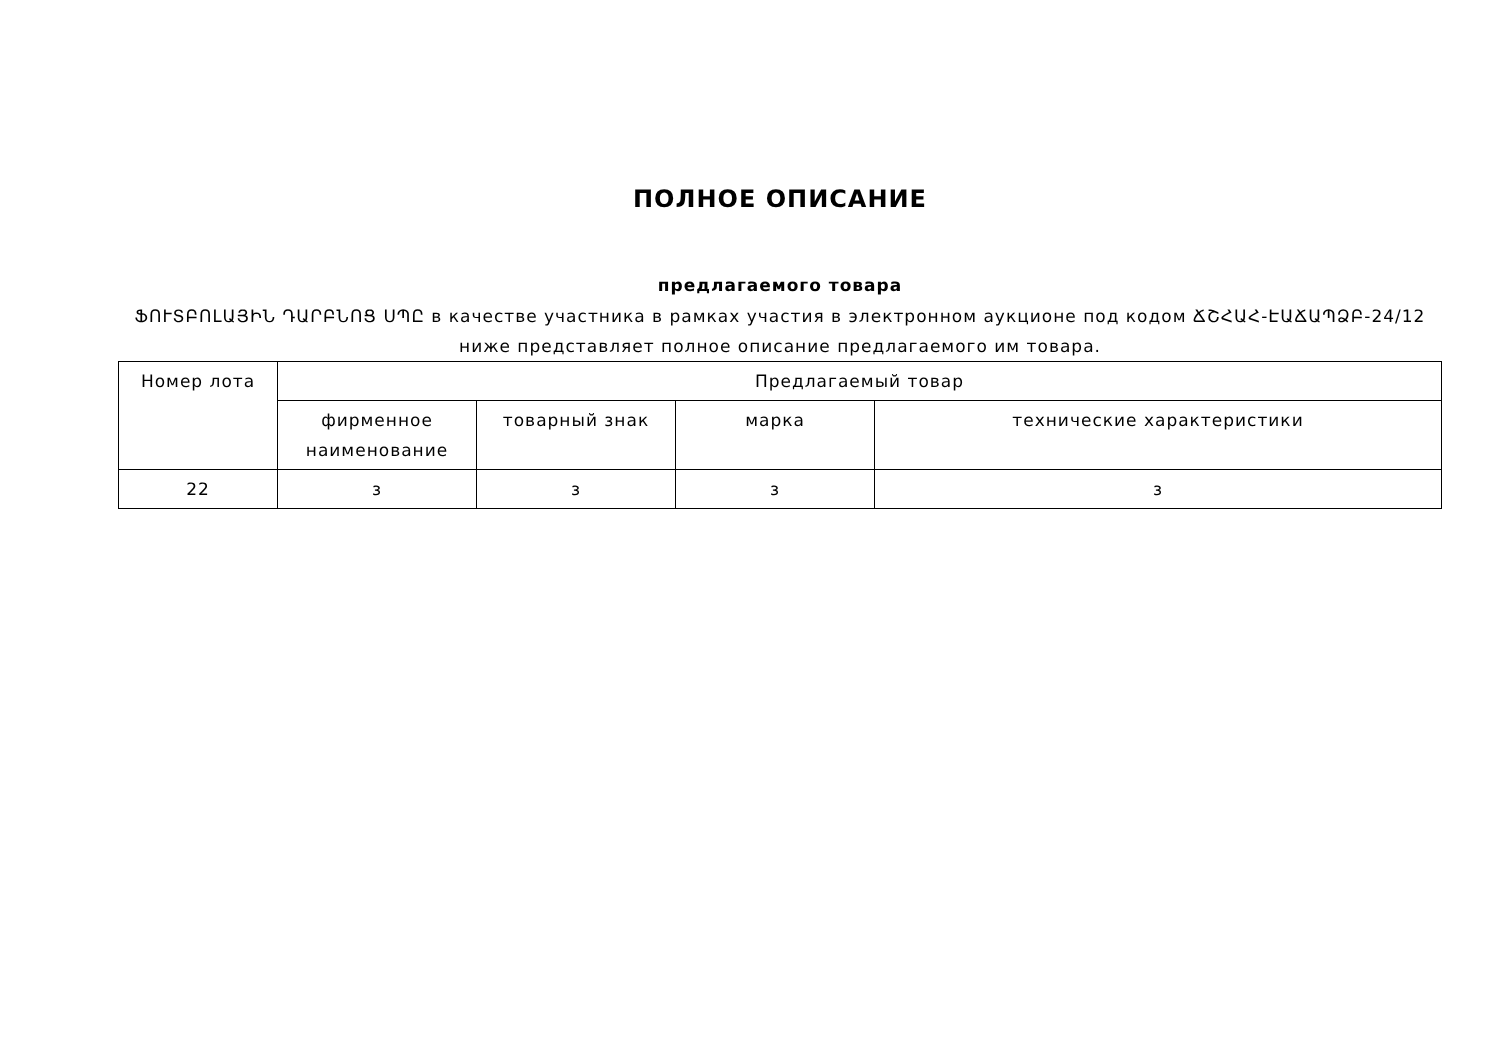ПОЛНОЕ ОПИСАНИЕ
предлагаемого товара
ՖՈՒՏԲՈԼԱՅԻՆ ԴԱՐԲՆՈՑ ՍՊԸ в качестве участника в рамках участия в электронном аукционе под кодом ՃՇՀԱՀ-ԷԱՃԱՊՁԲ-24/12 ниже представляет полное описание предлагаемого им товара.
| Номер лота | Предлагаемый товар | | | |
| --- | --- | --- | --- | --- |
| | фирменное наименование | товарный знак | марка | технические характеристики |
| 22 | з | з | з | з |